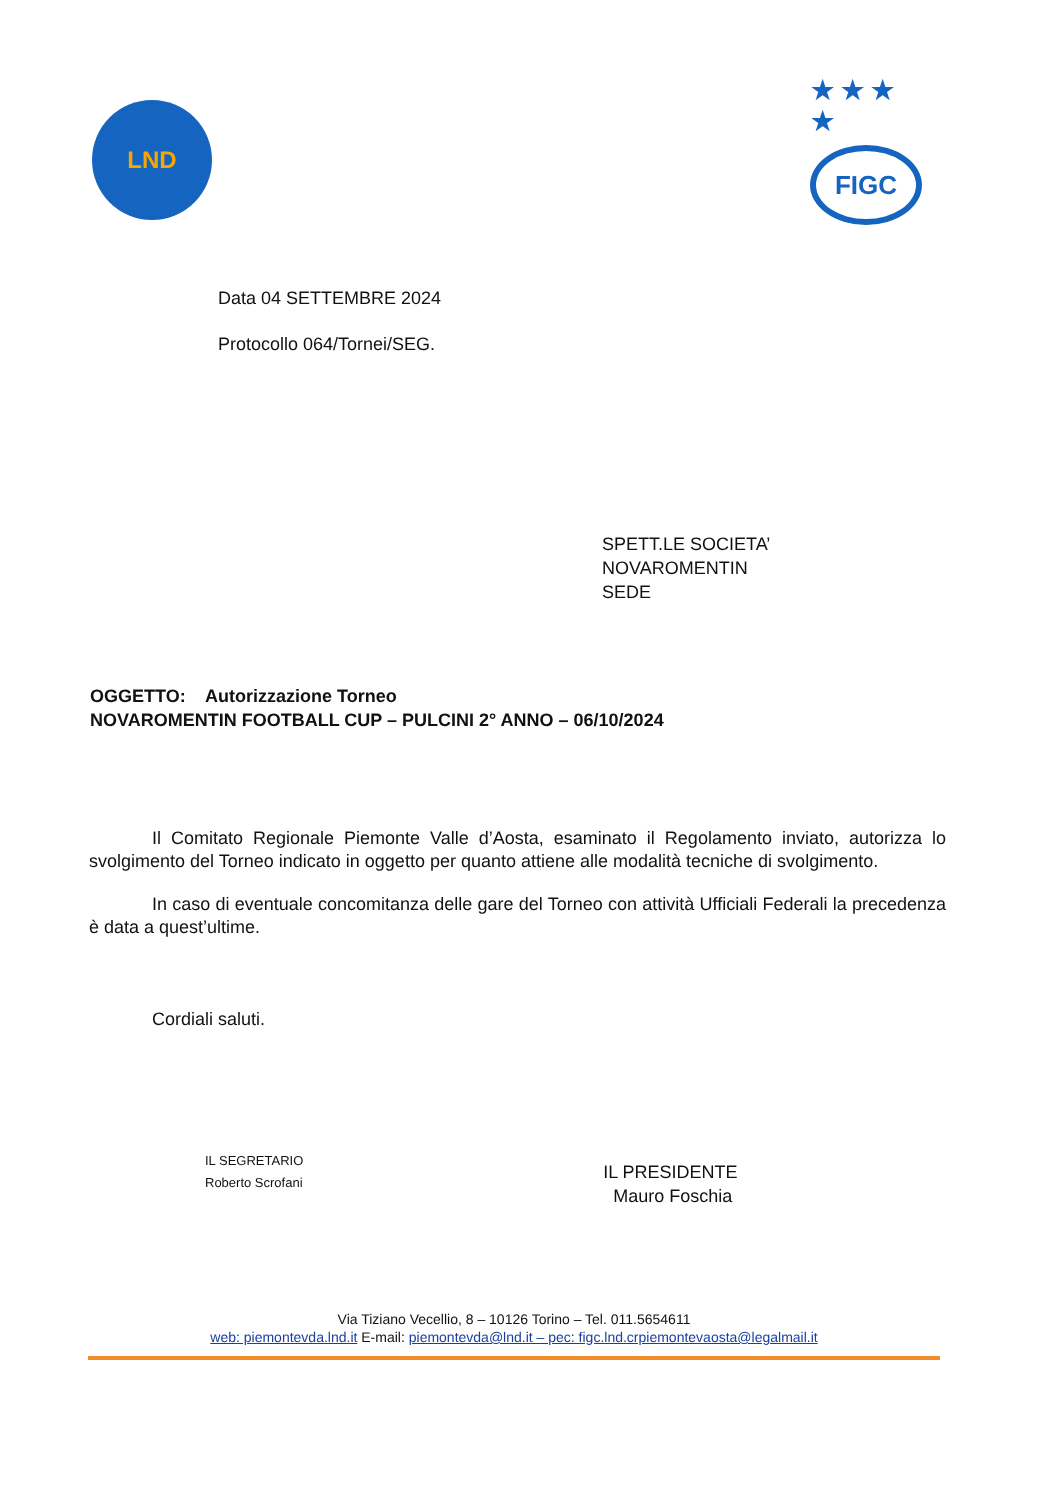LND
★ ★ ★ ★
FIGC
Data 04 SETTEMBRE 2024
Protocollo 064/Tornei/SEG.
SPETT.LE SOCIETA’
NOVAROMENTIN
SEDE
OGGETTO: Autorizzazione Torneo
NOVAROMENTIN FOOTBALL CUP – PULCINI 2° ANNO – 06/10/2024
Il Comitato Regionale Piemonte Valle d’Aosta, esaminato il Regolamento inviato, autorizza lo svolgimento del Torneo indicato in oggetto per quanto attiene alle modalità tecniche di svolgimento.
In caso di eventuale concomitanza delle gare del Torneo con attività Ufficiali Federali la precedenza è data a quest’ultime.
Cordiali saluti.
IL SEGRETARIO
Roberto Scrofani
IL PRESIDENTE
Mauro Foschia
Via Tiziano Vecellio, 8 – 10126 Torino – Tel. 011.5654611
web: piemontevda.lnd.it E-mail: piemontevda@lnd.it – pec: figc.lnd.crpiemontevaosta@legalmail.it